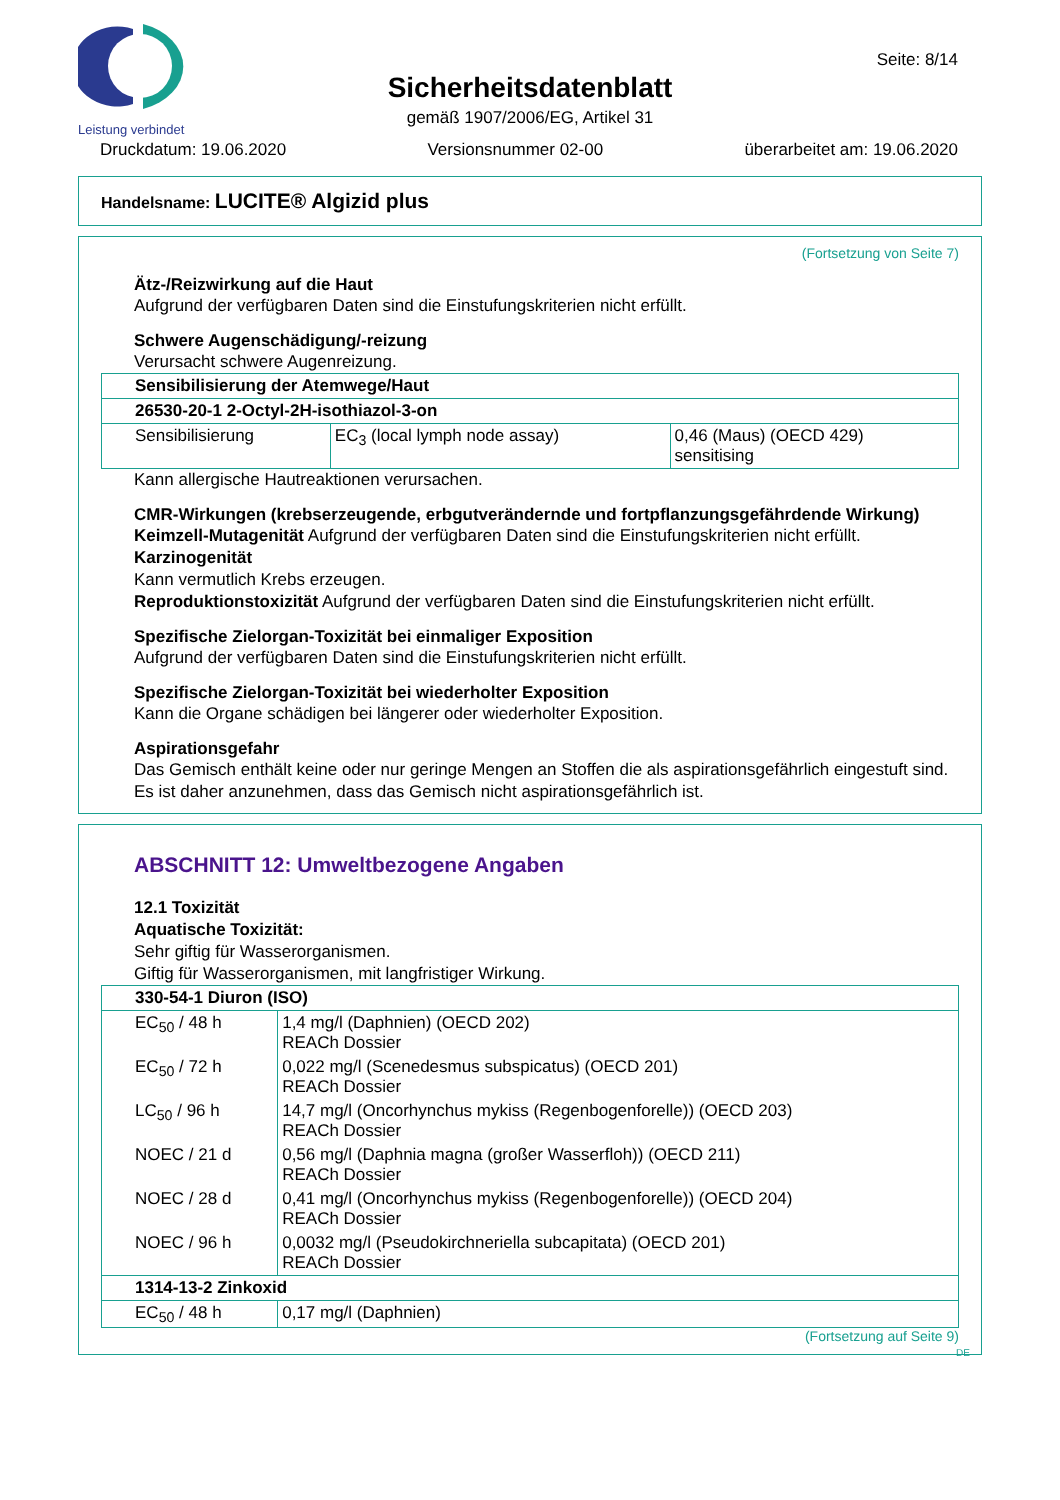Leistung verbindet
Seite: 8/14
Sicherheitsdatenblatt
gemäß 1907/2006/EG, Artikel 31
Druckdatum: 19.06.2020 Versionsnummer 02-00 überarbeitet am: 19.06.2020
Handelsname: LUCITE® Algizid plus
(Fortsetzung von Seite 7)
Ätz-/Reizwirkung auf die Haut
Aufgrund der verfügbaren Daten sind die Einstufungskriterien nicht erfüllt.
Schwere Augenschädigung/-reizung
Verursacht schwere Augenreizung.
| Sensibilisierung der Atemwege/Haut | | |
| 26530-20-1 2-Octyl-2H-isothiazol-3-on | | |
| Sensibilisierung | EC<sub>3</sub> (local lymph node assay) | 0,46 (Maus) (OECD 429) sensitising |
Kann allergische Hautreaktionen verursachen.
CMR-Wirkungen (krebserzeugende, erbgutverändernde und fortpflanzungsgefährdende Wirkung)
Keimzell-Mutagenität Aufgrund der verfügbaren Daten sind die Einstufungskriterien nicht erfüllt.
Karzinogenität
Kann vermutlich Krebs erzeugen.
Reproduktionstoxizität Aufgrund der verfügbaren Daten sind die Einstufungskriterien nicht erfüllt.
Spezifische Zielorgan-Toxizität bei einmaliger Exposition
Aufgrund der verfügbaren Daten sind die Einstufungskriterien nicht erfüllt.
Spezifische Zielorgan-Toxizität bei wiederholter Exposition
Kann die Organe schädigen bei längerer oder wiederholter Exposition.
Aspirationsgefahr
Das Gemisch enthält keine oder nur geringe Mengen an Stoffen die als aspirationsgefährlich eingestuft sind. Es ist daher anzunehmen, dass das Gemisch nicht aspirationsgefährlich ist.
ABSCHNITT 12: Umweltbezogene Angaben
12.1 Toxizität
Aquatische Toxizität:
Sehr giftig für Wasserorganismen.
Giftig für Wasserorganismen, mit langfristiger Wirkung.
| 330-54-1 Diuron (ISO) | |
| EC<sub>50</sub> / 48 h | 1,4 mg/l (Daphnien) (OECD 202) REACh Dossier |
| EC<sub>50</sub> / 72 h | 0,022 mg/l (Scenedesmus subspicatus) (OECD 201) REACh Dossier |
| LC<sub>50</sub> / 96 h | 14,7 mg/l (Oncorhynchus mykiss (Regenbogenforelle)) (OECD 203) REACh Dossier |
| NOEC / 21 d | 0,56 mg/l (Daphnia magna (großer Wasserfloh)) (OECD 211) REACh Dossier |
| NOEC / 28 d | 0,41 mg/l (Oncorhynchus mykiss (Regenbogenforelle)) (OECD 204) REACh Dossier |
| NOEC / 96 h | 0,0032 mg/l (Pseudokirchneriella subcapitata) (OECD 201) REACh Dossier |
| 1314-13-2 Zinkoxid | |
| EC<sub>50</sub> / 48 h | 0,17 mg/l (Daphnien) |
(Fortsetzung auf Seite 9)
DE